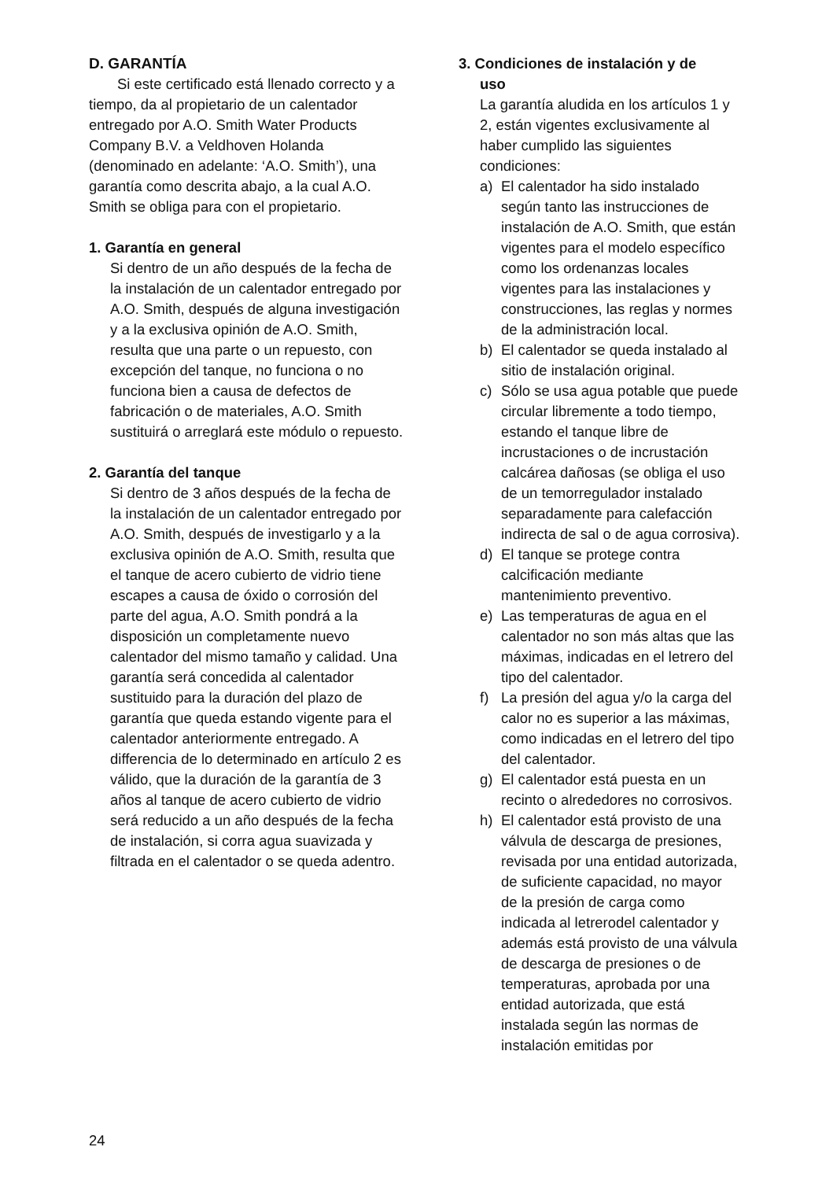D. GARANTÍA
Si este certificado está llenado correcto y a tiempo, da al propietario de un calentador entregado por A.O. Smith Water Products Company B.V. a Veldhoven Holanda (denominado en adelante: ‘A.O. Smith’), una garantía como descrita abajo, a la cual A.O. Smith se obliga para con el propietario.
1. Garantía en general
Si dentro de un año después de la fecha de la instalación de un calentador entregado por A.O. Smith, después de alguna investigación y a la exclusiva opinión de A.O. Smith, resulta que una parte o un repuesto, con excepción del tanque, no funciona o no funciona bien a causa de defectos de fabricación o de materiales, A.O. Smith sustituirá o arreglará este módulo o repuesto.
2. Garantía del tanque
Si dentro de 3 años después de la fecha de la instalación de un calentador entregado por A.O. Smith, después de investigarlo y a la exclusiva opinión de A.O. Smith, resulta que el tanque de acero cubierto de vidrio tiene escapes a causa de óxido o corrosión del parte del agua, A.O. Smith pondrá a la disposición un completamente nuevo calentador del mismo tamaño y calidad. Una garantía será concedida al calentador sustituido para la duración del plazo de garantía que queda estando vigente para el calentador anteriormente entregado. A differencia de lo determinado en artículo 2 es válido, que la duración de la garantía de 3 años al tanque de acero cubierto de vidrio será reducido a un año después de la fecha de instalación, si corra agua suavizada y filtrada en el calentador o se queda adentro.
3. Condiciones de instalación y de
uso
La garantía aludida en los artículos 1 y 2, están vigentes exclusivamente al haber cumplido las siguientes condiciones:
a) El calentador ha sido instalado según tanto las instrucciones de instalación de A.O. Smith, que están vigentes para el modelo específico como los ordenanzas locales vigentes para las instalaciones y construcciones, las reglas y normes de la administración local.
b) El calentador se queda instalado al sitio de instalación original.
c) Sólo se usa agua potable que puede circular libremente a todo tiempo, estando el tanque libre de incrustaciones o de incrustación calcárea dañosas (se obliga el uso de un temorregulador instalado separadamente para calefacción indirecta de sal o de agua corrosiva).
d) El tanque se protege contra calcificación mediante mantenimiento preventivo.
e) Las temperaturas de agua en el calentador no son más altas que las máximas, indicadas en el letrero del tipo del calentador.
f) La presión del agua y/o la carga del calor no es superior a las máximas, como indicadas en el letrero del tipo del calentador.
g) El calentador está puesta en un recinto o alrededores no corrosivos.
h) El calentador está provisto de una válvula de descarga de presiones, revisada por una entidad autorizada, de suficiente capacidad, no mayor de la presión de carga como indicada al letrerodel calentador y además está provisto de una válvula de descarga de presiones o de temperaturas, aprobada por una entidad autorizada, que está instalada según las normas de instalación emitidas por
24